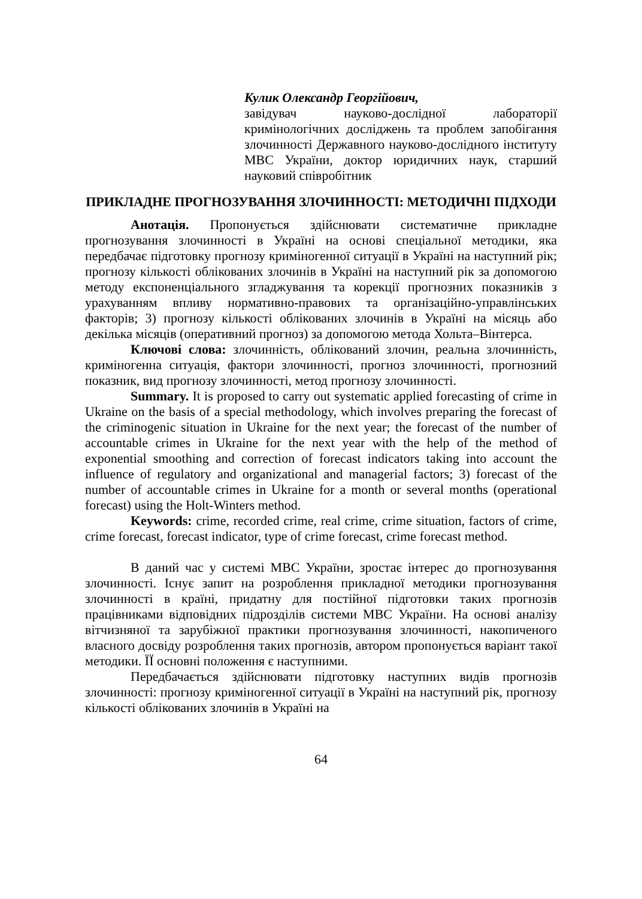Кулик Олександр Георгійович,
завідувач науково-дослідної лабораторії кримінологічних досліджень та проблем запобігання злочинності Державного науково-дослідного інституту МВС України, доктор юридичних наук, старший науковий співробітник
ПРИКЛАДНЕ ПРОГНОЗУВАННЯ ЗЛОЧИННОСТІ: МЕТОДИЧНІ ПІДХОДИ
Анотація. Пропонується здійснювати систематичне прикладне прогнозування злочинності в Україні на основі спеціальної методики, яка передбачає підготовку прогнозу криміногенної ситуації в Україні на наступний рік; прогнозу кількості облікованих злочинів в Україні на наступний рік за допомогою методу експоненціального згладжування та корекції прогнозних показників з урахуванням впливу нормативно-правових та організаційно-управлінських факторів; 3) прогнозу кількості облікованих злочинів в Україні на місяць або декілька місяців (оперативний прогноз) за допомогою метода Хольта–Вінтерса.
Ключові слова: злочинність, облікований злочин, реальна злочинність, криміногенна ситуація, фактори злочинності, прогноз злочинності, прогнозний показник, вид прогнозу злочинності, метод прогнозу злочинності.
Summary. It is proposed to carry out systematic applied forecasting of crime in Ukraine on the basis of a special methodology, which involves preparing the forecast of the criminogenic situation in Ukraine for the next year; the forecast of the number of accountable crimes in Ukraine for the next year with the help of the method of exponential smoothing and correction of forecast indicators taking into account the influence of regulatory and organizational and managerial factors; 3) forecast of the number of accountable crimes in Ukraine for a month or several months (operational forecast) using the Holt-Winters method.
Keywords: crime, recorded crime, real crime, crime situation, factors of crime, crime forecast, forecast indicator, type of crime forecast, crime forecast method.
В даний час у системі МВС України, зростає інтерес до прогнозування злочинності. Існує запит на розроблення прикладної методики прогнозування злочинності в країні, придатну для постійної підготовки таких прогнозів працівниками відповідних підрозділів системи МВС України. На основі аналізу вітчизняної та зарубіжної практики прогнозування злочинності, накопиченого власного досвіду розроблення таких прогнозів, автором пропонується варіант такої методики. ЇЇ основні положення є наступними.
Передбачається здійснювати підготовку наступних видів прогнозів злочинності: прогнозу криміногенної ситуації в Україні на наступний рік, прогнозу кількості облікованих злочинів в Україні на
64